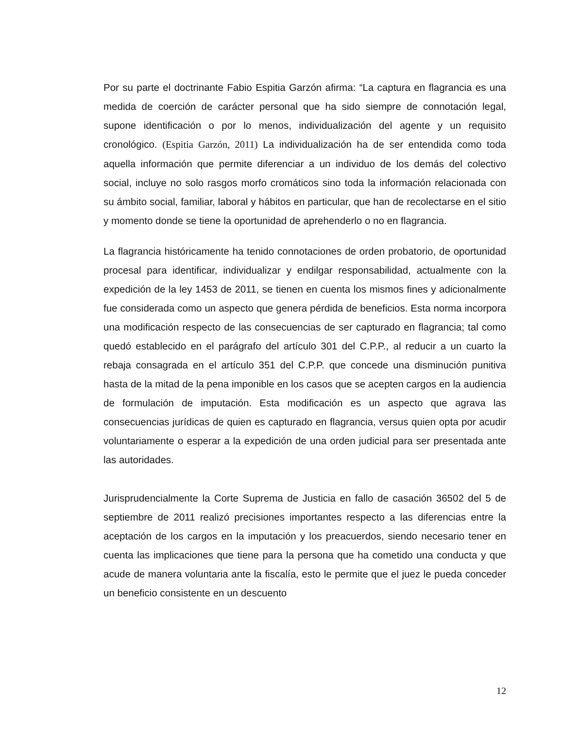Por su parte el doctrinante Fabio Espitia Garzón afirma: “La captura en flagrancia es una medida de coerción de carácter personal que ha sido siempre de connotación legal, supone identificación o por lo menos, individualización del agente y un requisito cronológico. (Espitia Garzón, 2011) La individualización ha de ser entendida como toda aquella información que permite diferenciar a un individuo de los demás del colectivo social, incluye no solo rasgos morfo cromáticos sino toda la información relacionada con su ámbito social, familiar, laboral y hábitos en particular, que han de recolectarse en el sitio y momento donde se tiene la oportunidad de aprehenderlo o no en flagrancia.
La flagrancia históricamente ha tenido connotaciones de orden probatorio, de oportunidad procesal para identificar, individualizar y endilgar responsabilidad, actualmente con la expedición de la ley 1453 de 2011, se tienen en cuenta los mismos fines y adicionalmente fue considerada como un aspecto que genera pérdida de beneficios. Esta norma incorpora una modificación respecto de las consecuencias de ser capturado en flagrancia; tal como quedó establecido en el parágrafo del artículo 301 del C.P.P., al reducir a un cuarto la rebaja consagrada en el artículo 351 del C.P.P. que concede una disminución punitiva hasta de la mitad de la pena imponible en los casos que se acepten cargos en la audiencia de formulación de imputación. Esta modificación es un aspecto que agrava las consecuencias jurídicas de quien es capturado en flagrancia, versus quien opta por acudir voluntariamente o esperar a la expedición de una orden judicial para ser presentada ante las autoridades.
Jurisprudencialmente la Corte Suprema de Justicia en fallo de casación 36502 del 5 de septiembre de 2011 realizó precisiones importantes respecto a las diferencias entre la aceptación de los cargos en la imputación y los preacuerdos, siendo necesario tener en cuenta las implicaciones que tiene para la persona que ha cometido una conducta y que acude de manera voluntaria ante la fiscalía, esto le permite que el juez le pueda conceder un beneficio consistente en un descuento
12